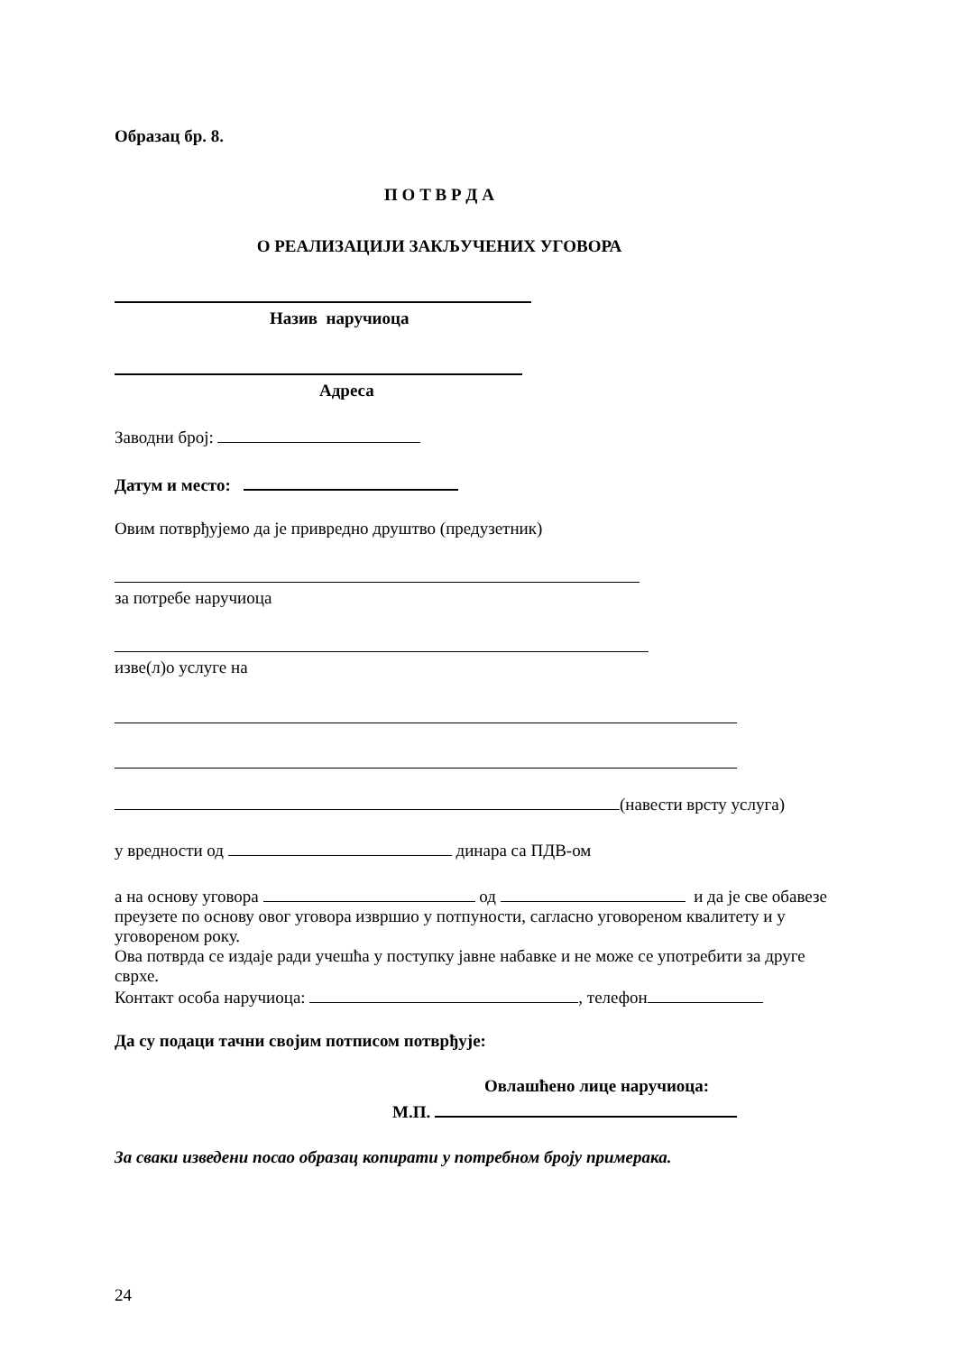Образац бр. 8.
П О Т В Р Д А
О РЕАЛИЗАЦИЈИ ЗАКЉУЧЕНИХ УГОВОРА
Назив наручиоца
Адреса
Заводни број:
Датум и место:
Овим потврђујемо да је привредно друштво (предузетник)
за потребе наручиоца
изве(л)о услуге на
(навести врсту услуга)
у вредности од динара са ПДВ-ом
а на основу уговора од и да је све обавезе преузете по основу овог уговора извршио у потпуности, сагласно уговореном квалитету и у уговореном року.
Ова потврда се издаје ради учешћа у поступку јавне набавке и не може се употребити за друге сврхе.
Контакт особа наручиоца: , телефон
Да су подаци тачни својим потписом потврђује:
Овлашћено лице наручиоца:
М.П.
За сваки изведени посао образац копирати у потребном броју примерака.
24